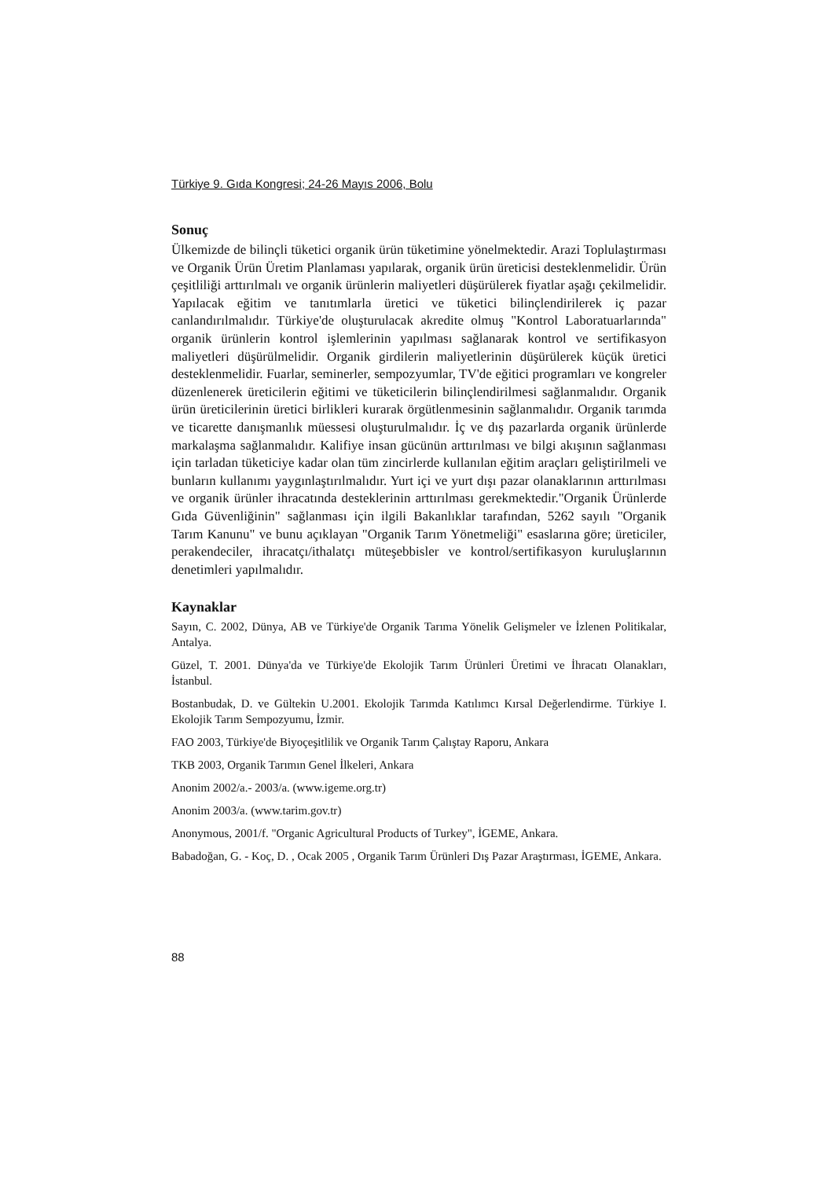Türkiye 9. Gıda Kongresi; 24-26 Mayıs 2006, Bolu
Sonuç
Ülkemizde de bilinçli tüketici organik ürün tüketimine yönelmektedir. Arazi Toplulaştırması ve Organik Ürün Üretim Planlaması yapılarak, organik ürün üreticisi desteklenmelidir. Ürün çeşitliliği arttırılmalı ve organik ürünlerin maliyetleri düşürülerek fiyatlar aşağı çekilmelidir. Yapılacak eğitim ve tanıtımlarla üretici ve tüketici bilinçlendirilerek iç pazar canlandırılmalıdır. Türkiye'de oluşturulacak akredite olmuş "Kontrol Laboratuarlarında" organik ürünlerin kontrol işlemlerinin yapılması sağlanarak kontrol ve sertifikasyon maliyetleri düşürülmelidir. Organik girdilerin maliyetlerinin düşürülerek küçük üretici desteklenmelidir. Fuarlar, seminerler, sempozyumlar, TV'de eğitici programları ve kongreler düzenlenerek üreticilerin eğitimi ve tüketicilerin bilinçlendirilmesi sağlanmalıdır. Organik ürün üreticilerinin üretici birlikleri kurarak örgütlenmesinin sağlanmalıdır. Organik tarımda ve ticarette danışmanlık müessesi oluşturulmalıdır. İç ve dış pazarlarda organik ürünlerde markalaşma sağlanmalıdır. Kalifiye insan gücünün arttırılması ve bilgi akışının sağlanması için tarladan tüketiciye kadar olan tüm zincirlerde kullanılan eğitim araçları geliştirilmeli ve bunların kullanımı yaygınlaştırılmalıdır. Yurt içi ve yurt dışı pazar olanaklarının arttırılması ve organik ürünler ihracatında desteklerinin arttırılması gerekmektedir."Organik Ürünlerde Gıda Güvenliğinin" sağlanması için ilgili Bakanlıklar tarafından, 5262 sayılı "Organik Tarım Kanunu" ve bunu açıklayan "Organik Tarım Yönetmeliği" esaslarına göre; üreticiler, perakendeciler, ihracatçı/ithalatçı müteşebbisler ve kontrol/sertifikasyon kuruluşlarının denetimleri yapılmalıdır.
Kaynaklar
Sayın, C. 2002, Dünya, AB ve Türkiye'de Organik Tarıma Yönelik Gelişmeler ve İzlenen Politikalar, Antalya.
Güzel, T. 2001. Dünya'da ve Türkiye'de Ekolojik Tarım Ürünleri Üretimi ve İhracatı Olanakları, İstanbul.
Bostanbudak, D. ve Gültekin U.2001. Ekolojik Tarımda Katılımcı Kırsal Değerlendirme. Türkiye I. Ekolojik Tarım Sempozyumu, İzmir.
FAO 2003, Türkiye'de Biyoçeşitlilik ve Organik Tarım Çalıştay Raporu, Ankara
TKB 2003, Organik Tarımın Genel İlkeleri, Ankara
Anonim 2002/a.- 2003/a. (www.igeme.org.tr)
Anonim 2003/a. (www.tarim.gov.tr)
Anonymous, 2001/f. "Organic Agricultural Products of Turkey", İGEME, Ankara.
Babadoğan, G. - Koç, D. , Ocak 2005 , Organik Tarım Ürünleri Dış Pazar Araştırması, İGEME, Ankara.
88